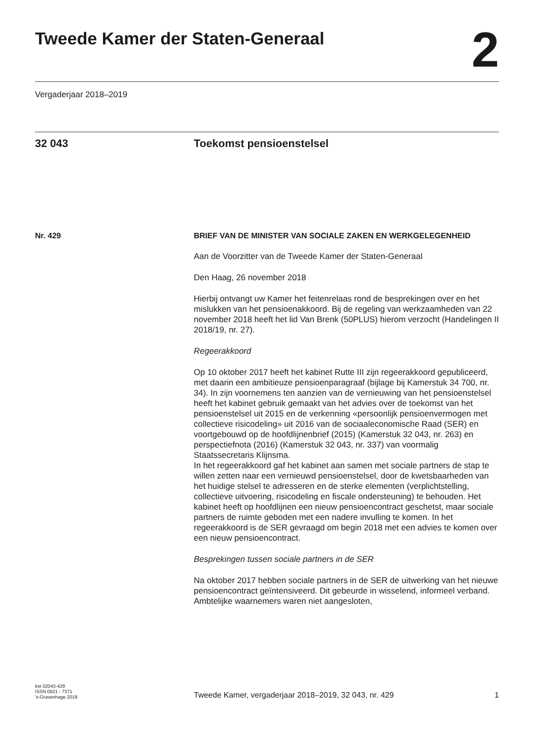Tweede Kamer der Staten-Generaal
2
Vergaderjaar 2018–2019
32 043 Toekomst pensioenstelsel
Nr. 429 BRIEF VAN DE MINISTER VAN SOCIALE ZAKEN EN WERKGELEGENHEID
Aan de Voorzitter van de Tweede Kamer der Staten-Generaal
Den Haag, 26 november 2018
Hierbij ontvangt uw Kamer het feitenrelaas rond de besprekingen over en het mislukken van het pensioenakkoord. Bij de regeling van werkzaam­heden van 22 november 2018 heeft het lid Van Brenk (50PLUS) hierom verzocht (Handelingen II 2018/19, nr. 27).
Regeerakkoord
Op 10 oktober 2017 heeft het kabinet Rutte III zijn regeerakkoord gepubli­ceerd, met daarin een ambitieuze pensioenparagraaf (bijlage bij Kamerstuk 34 700, nr. 34). In zijn voornemens ten aanzien van de vernieuwing van het pensioenstelsel heeft het kabinet gebruik gemaakt van het advies over de toekomst van het pensioenstelsel uit 2015 en de verkenning «persoonlijk pensioenvermogen met collectieve risicodeling» uit 2016 van de sociaaleconomische Raad (SER) en voortgebouwd op de hoofdlijnenbrief (2015) (Kamerstuk 32 043, nr. 263) en perspectiefnota (2016) (Kamerstuk 32 043, nr. 337) van voormalig Staatssecretaris Klijnsma.
In het regeerakkoord gaf het kabinet aan samen met sociale partners de stap te willen zetten naar een vernieuwd pensioenstelsel, door de kwetsbaarheden van het huidige stelsel te adresseren en de sterke elementen (verplichtstelling, collectieve uitvoering, risicodeling en fiscale ondersteuning) te behouden. Het kabinet heeft op hoofdlijnen een nieuw pensioencontract geschetst, maar sociale partners de ruimte geboden met een nadere invulling te komen. In het regeerakkoord is de SER gevraagd om begin 2018 met een advies te komen over een nieuw pensioencon­tract.
Besprekingen tussen sociale partners in de SER
Na oktober 2017 hebben sociale partners in de SER de uitwerking van het nieuwe pensioencontract geïntensiveerd. Dit gebeurde in wisselend, informeel verband. Ambtelijke waarnemers waren niet aangesloten,
kst-32043-429
ISSN 0921 - 7371
’s-Gravenhage 2018
Tweede Kamer, vergaderjaar 2018–2019, 32 043, nr. 429
1